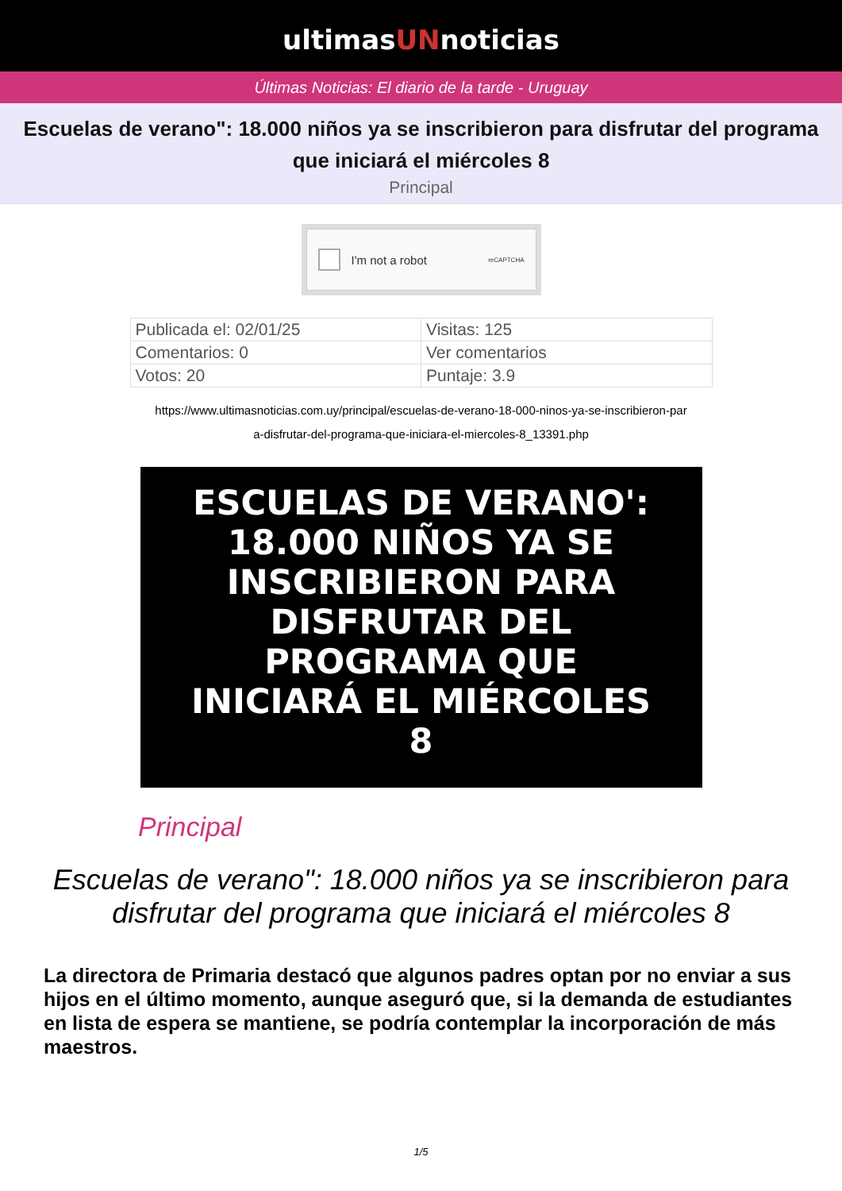ultimasUNnoticias
Últimas Noticias: El diario de la tarde - Uruguay
Escuelas de verano": 18.000 niños ya se inscribieron para disfrutar del programa que iniciará el miércoles 8
Principal
I'm not a robot reCAPTCHA
| Publicada el: 02/01/25 | Visitas: 125 |
| Comentarios: 0 | Ver comentarios |
| Votos: 20 | Puntaje: 3.9 |
https://www.ultimasnoticias.com.uy/principal/escuelas-de-verano-18-000-ninos-ya-se-inscribieron-par
a-disfrutar-del-programa-que-iniciara-el-miercoles-8_13391.php
ESCUELAS DE VERANO':
18.000 NIÑOS YA SE
INSCRIBIERON PARA
DISFRUTAR DEL
PROGRAMA QUE
INICIARÁ EL MIÉRCOLES
8
Principal
Escuelas de verano": 18.000 niños ya se inscribieron para disfrutar del programa que iniciará el miércoles 8
La directora de Primaria destacó que algunos padres optan por no enviar a sus hijos en el último momento, aunque aseguró que, si la demanda de estudiantes en lista de espera se mantiene, se podría contemplar la incorporación de más maestros.
1/5